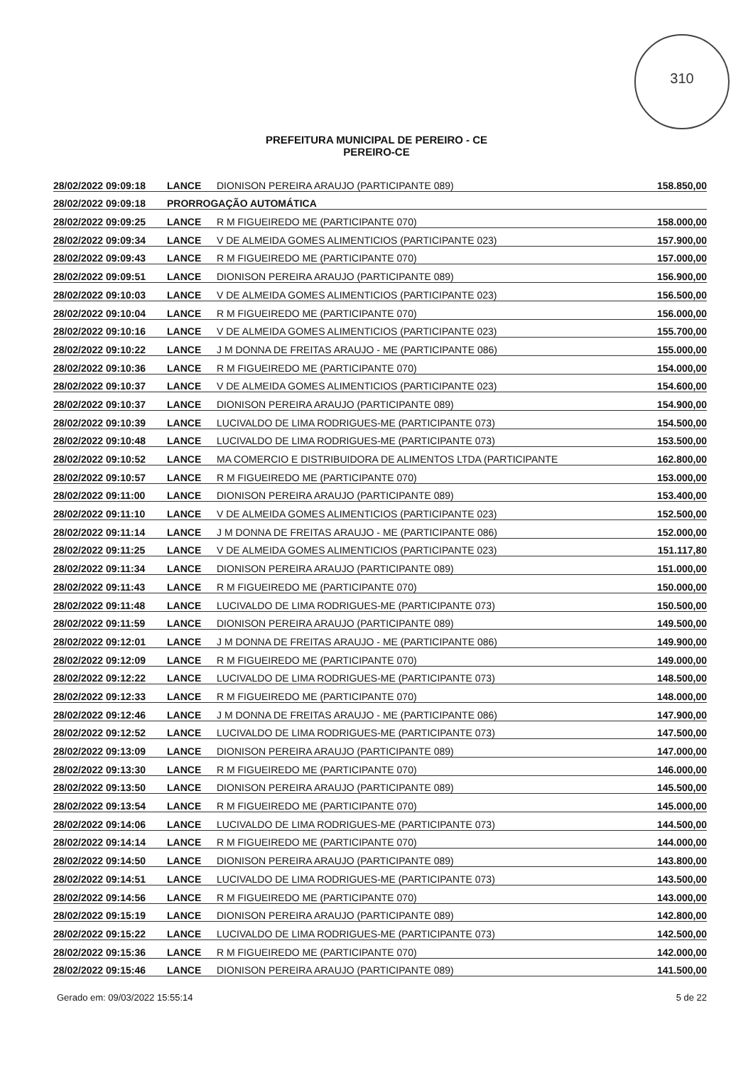310
PREFEITURA MUNICIPAL DE PEREIRO - CE
PEREIRO-CE
| 28/02/2022 09:09:18 | LANCE | DIONISON PEREIRA ARAUJO (PARTICIPANTE 089) | 158.850,00 |
| 28/02/2022 09:09:18 | PRORROGAÇÃO AUTOMÁTICA | | |
| 28/02/2022 09:09:25 | LANCE | R M FIGUEIREDO ME (PARTICIPANTE 070) | 158.000,00 |
| 28/02/2022 09:09:34 | LANCE | V DE ALMEIDA GOMES ALIMENTICIOS (PARTICIPANTE 023) | 157.900,00 |
| 28/02/2022 09:09:43 | LANCE | R M FIGUEIREDO ME (PARTICIPANTE 070) | 157.000,00 |
| 28/02/2022 09:09:51 | LANCE | DIONISON PEREIRA ARAUJO (PARTICIPANTE 089) | 156.900,00 |
| 28/02/2022 09:10:03 | LANCE | V DE ALMEIDA GOMES ALIMENTICIOS (PARTICIPANTE 023) | 156.500,00 |
| 28/02/2022 09:10:04 | LANCE | R M FIGUEIREDO ME (PARTICIPANTE 070) | 156.000,00 |
| 28/02/2022 09:10:16 | LANCE | V DE ALMEIDA GOMES ALIMENTICIOS (PARTICIPANTE 023) | 155.700,00 |
| 28/02/2022 09:10:22 | LANCE | J M DONNA DE FREITAS ARAUJO - ME (PARTICIPANTE 086) | 155.000,00 |
| 28/02/2022 09:10:36 | LANCE | R M FIGUEIREDO ME (PARTICIPANTE 070) | 154.000,00 |
| 28/02/2022 09:10:37 | LANCE | V DE ALMEIDA GOMES ALIMENTICIOS (PARTICIPANTE 023) | 154.600,00 |
| 28/02/2022 09:10:37 | LANCE | DIONISON PEREIRA ARAUJO (PARTICIPANTE 089) | 154.900,00 |
| 28/02/2022 09:10:39 | LANCE | LUCIVALDO DE LIMA RODRIGUES-ME (PARTICIPANTE 073) | 154.500,00 |
| 28/02/2022 09:10:48 | LANCE | LUCIVALDO DE LIMA RODRIGUES-ME (PARTICIPANTE 073) | 153.500,00 |
| 28/02/2022 09:10:52 | LANCE | MA COMERCIO E DISTRIBUIDORA DE ALIMENTOS LTDA (PARTICIPANTE | 162.800,00 |
| 28/02/2022 09:10:57 | LANCE | R M FIGUEIREDO ME (PARTICIPANTE 070) | 153.000,00 |
| 28/02/2022 09:11:00 | LANCE | DIONISON PEREIRA ARAUJO (PARTICIPANTE 089) | 153.400,00 |
| 28/02/2022 09:11:10 | LANCE | V DE ALMEIDA GOMES ALIMENTICIOS (PARTICIPANTE 023) | 152.500,00 |
| 28/02/2022 09:11:14 | LANCE | J M DONNA DE FREITAS ARAUJO - ME (PARTICIPANTE 086) | 152.000,00 |
| 28/02/2022 09:11:25 | LANCE | V DE ALMEIDA GOMES ALIMENTICIOS (PARTICIPANTE 023) | 151.117,80 |
| 28/02/2022 09:11:34 | LANCE | DIONISON PEREIRA ARAUJO (PARTICIPANTE 089) | 151.000,00 |
| 28/02/2022 09:11:43 | LANCE | R M FIGUEIREDO ME (PARTICIPANTE 070) | 150.000,00 |
| 28/02/2022 09:11:48 | LANCE | LUCIVALDO DE LIMA RODRIGUES-ME (PARTICIPANTE 073) | 150.500,00 |
| 28/02/2022 09:11:59 | LANCE | DIONISON PEREIRA ARAUJO (PARTICIPANTE 089) | 149.500,00 |
| 28/02/2022 09:12:01 | LANCE | J M DONNA DE FREITAS ARAUJO - ME (PARTICIPANTE 086) | 149.900,00 |
| 28/02/2022 09:12:09 | LANCE | R M FIGUEIREDO ME (PARTICIPANTE 070) | 149.000,00 |
| 28/02/2022 09:12:22 | LANCE | LUCIVALDO DE LIMA RODRIGUES-ME (PARTICIPANTE 073) | 148.500,00 |
| 28/02/2022 09:12:33 | LANCE | R M FIGUEIREDO ME (PARTICIPANTE 070) | 148.000,00 |
| 28/02/2022 09:12:46 | LANCE | J M DONNA DE FREITAS ARAUJO - ME (PARTICIPANTE 086) | 147.900,00 |
| 28/02/2022 09:12:52 | LANCE | LUCIVALDO DE LIMA RODRIGUES-ME (PARTICIPANTE 073) | 147.500,00 |
| 28/02/2022 09:13:09 | LANCE | DIONISON PEREIRA ARAUJO (PARTICIPANTE 089) | 147.000,00 |
| 28/02/2022 09:13:30 | LANCE | R M FIGUEIREDO ME (PARTICIPANTE 070) | 146.000,00 |
| 28/02/2022 09:13:50 | LANCE | DIONISON PEREIRA ARAUJO (PARTICIPANTE 089) | 145.500,00 |
| 28/02/2022 09:13:54 | LANCE | R M FIGUEIREDO ME (PARTICIPANTE 070) | 145.000,00 |
| 28/02/2022 09:14:06 | LANCE | LUCIVALDO DE LIMA RODRIGUES-ME (PARTICIPANTE 073) | 144.500,00 |
| 28/02/2022 09:14:14 | LANCE | R M FIGUEIREDO ME (PARTICIPANTE 070) | 144.000,00 |
| 28/02/2022 09:14:50 | LANCE | DIONISON PEREIRA ARAUJO (PARTICIPANTE 089) | 143.800,00 |
| 28/02/2022 09:14:51 | LANCE | LUCIVALDO DE LIMA RODRIGUES-ME (PARTICIPANTE 073) | 143.500,00 |
| 28/02/2022 09:14:56 | LANCE | R M FIGUEIREDO ME (PARTICIPANTE 070) | 143.000,00 |
| 28/02/2022 09:15:19 | LANCE | DIONISON PEREIRA ARAUJO (PARTICIPANTE 089) | 142.800,00 |
| 28/02/2022 09:15:22 | LANCE | LUCIVALDO DE LIMA RODRIGUES-ME (PARTICIPANTE 073) | 142.500,00 |
| 28/02/2022 09:15:36 | LANCE | R M FIGUEIREDO ME (PARTICIPANTE 070) | 142.000,00 |
| 28/02/2022 09:15:46 | LANCE | DIONISON PEREIRA ARAUJO (PARTICIPANTE 089) | 141.500,00 |
Gerado em: 09/03/2022 15:55:14 5 de 22